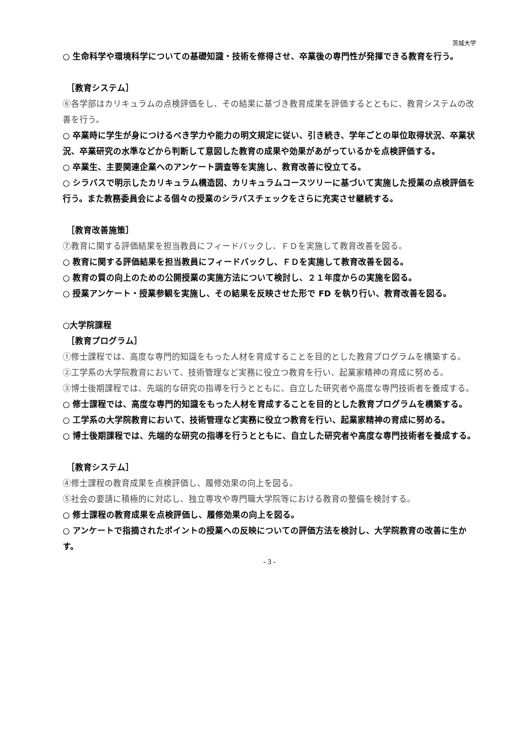茨城大学
○ 生命科学や環境科学についての基礎知識・技術を修得させ、卒業後の専門性が発揮できる教育を行う。
［教育システム］
⑥各学部はカリキュラムの点検評価をし、その結果に基づき教育成果を評価するとともに、教育システムの改善を行う。
○ 卒業時に学生が身につけるべき学力や能力の明文規定に従い、引き続き、学年ごとの単位取得状況、卒業状況、卒業研究の水準などから判断して意図した教育の成果や効果があがっているかを点検評価する。
○ 卒業生、主要関連企業へのアンケート調査等を実施し、教育改善に役立てる。
○ シラバスで明示したカリキュラム構造図、カリキュラムコースツリーに基づいて実施した授業の点検評価を行う。また教務委員会による個々の授業のシラバスチェックをさらに充実させ継続する。
［教育改善施策］
⑦教育に関する評価結果を担当教員にフィードバックし、ＦＤを実施して教育改善を図る。
○ 教育に関する評価結果を担当教員にフィードバックし、ＦＤを実施して教育改善を図る。
○ 教育の質の向上のための公開授業の実施方法について検討し、２１年度からの実施を図る。
○ 授業アンケート・授業参観を実施し、その結果を反映させた形で FD を執り行い、教育改善を図る。
○大学院課程
［教育プログラム］
①修士課程では、高度な専門的知識をもった人材を育成することを目的とした教育プログラムを構築する。
②工学系の大学院教育において、技術管理など実務に役立つ教育を行い、起業家精神の育成に努める。
③博士後期課程では、先端的な研究の指導を行うとともに、自立した研究者や高度な専門技術者を養成する。
○ 修士課程では、高度な専門的知識をもった人材を育成することを目的とした教育プログラムを構築する。
○ 工学系の大学院教育において、技術管理など実務に役立つ教育を行い、起業家精神の育成に努める。
○ 博士後期課程では、先端的な研究の指導を行うとともに、自立した研究者や高度な専門技術者を養成する。
［教育システム］
④修士課程の教育成果を点検評価し、履修効果の向上を図る。
⑤社会の要請に積極的に対応し、独立専攻や専門職大学院等における教育の整備を検討する。
○ 修士課程の教育成果を点検評価し、履修効果の向上を図る。
○ アンケートで指摘されたポイントの授業への反映についての評価方法を検討し、大学院教育の改善に生かす。
- 3 -